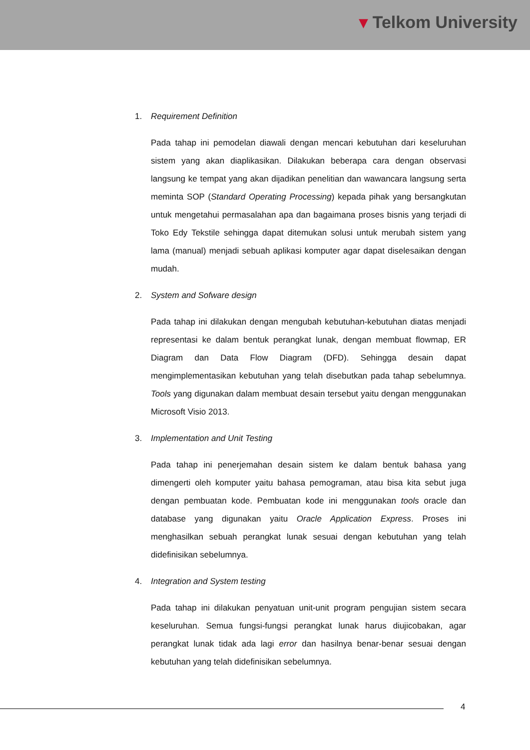▾ Telkom University
1. Requirement Definition
Pada tahap ini pemodelan diawali dengan mencari kebutuhan dari keseluruhan sistem yang akan diaplikasikan. Dilakukan beberapa cara dengan observasi langsung ke tempat yang akan dijadikan penelitian dan wawancara langsung serta meminta SOP (Standard Operating Processing) kepada pihak yang bersangkutan untuk mengetahui permasalahan apa dan bagaimana proses bisnis yang terjadi di Toko Edy Tekstile sehingga dapat ditemukan solusi untuk merubah sistem yang lama (manual) menjadi sebuah aplikasi komputer agar dapat diselesaikan dengan mudah.
2. System and Sofware design
Pada tahap ini dilakukan dengan mengubah kebutuhan-kebutuhan diatas menjadi representasi ke dalam bentuk perangkat lunak, dengan membuat flowmap, ER Diagram dan Data Flow Diagram (DFD). Sehingga desain dapat mengimplementasikan kebutuhan yang telah disebutkan pada tahap sebelumnya. Tools yang digunakan dalam membuat desain tersebut yaitu dengan menggunakan Microsoft Visio 2013.
3. Implementation and Unit Testing
Pada tahap ini penerjemahan desain sistem ke dalam bentuk bahasa yang dimengerti oleh komputer yaitu bahasa pemograman, atau bisa kita sebut juga dengan pembuatan kode. Pembuatan kode ini menggunakan tools oracle dan database yang digunakan yaitu Oracle Application Express. Proses ini menghasilkan sebuah perangkat lunak sesuai dengan kebutuhan yang telah didefinisikan sebelumnya.
4. Integration and System testing
Pada tahap ini dilakukan penyatuan unit-unit program pengujian sistem secara keseluruhan. Semua fungsi-fungsi perangkat lunak harus diujicobakan, agar perangkat lunak tidak ada lagi error dan hasilnya benar-benar sesuai dengan kebutuhan yang telah didefinisikan sebelumnya.
4